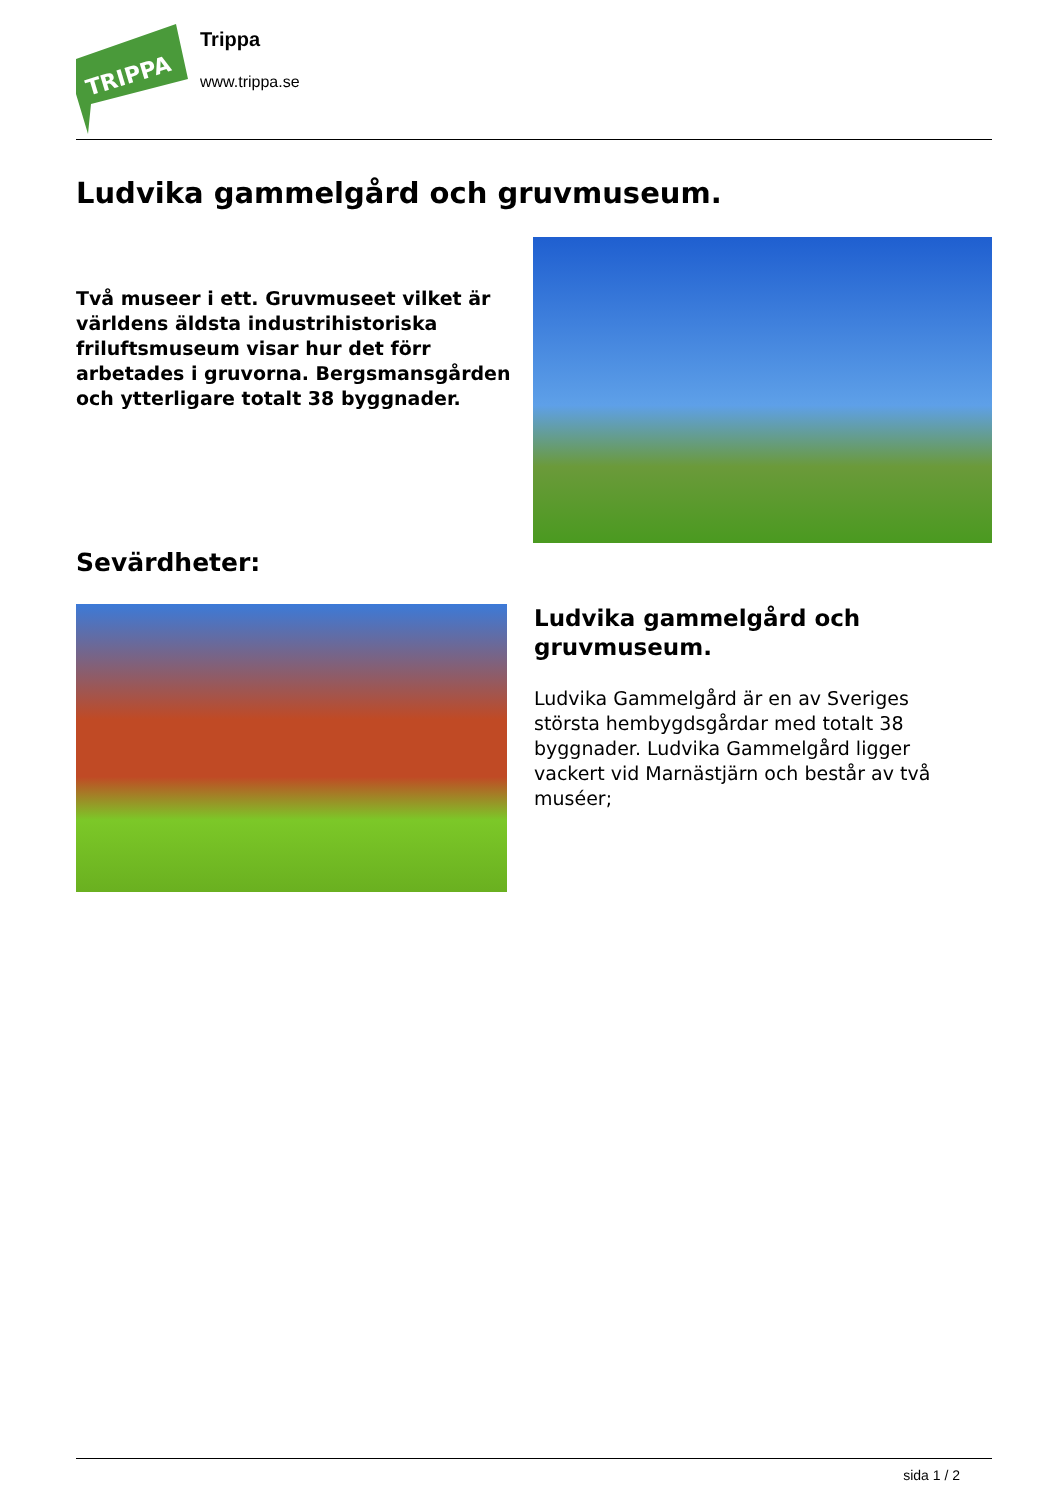TRIPPA
Trippa
www.trippa.se
Ludvika gammelgård och gruvmuseum.
Två museer i ett. Gruvmuseet vilket är världens äldsta industrihistoriska friluftsmuseum visar hur det förr arbetades i gruvorna. Bergsmansgården och ytterligare totalt 38 byggnader.
Sevärdheter:
Ludvika gammelgård och gruvmuseum.
Ludvika Gammelgård är en av Sveriges största hembygdsgårdar med totalt 38 byggnader. Ludvika Gammelgård ligger vackert vid Marnästjärn och består av två muséer;
sida 1 / 2